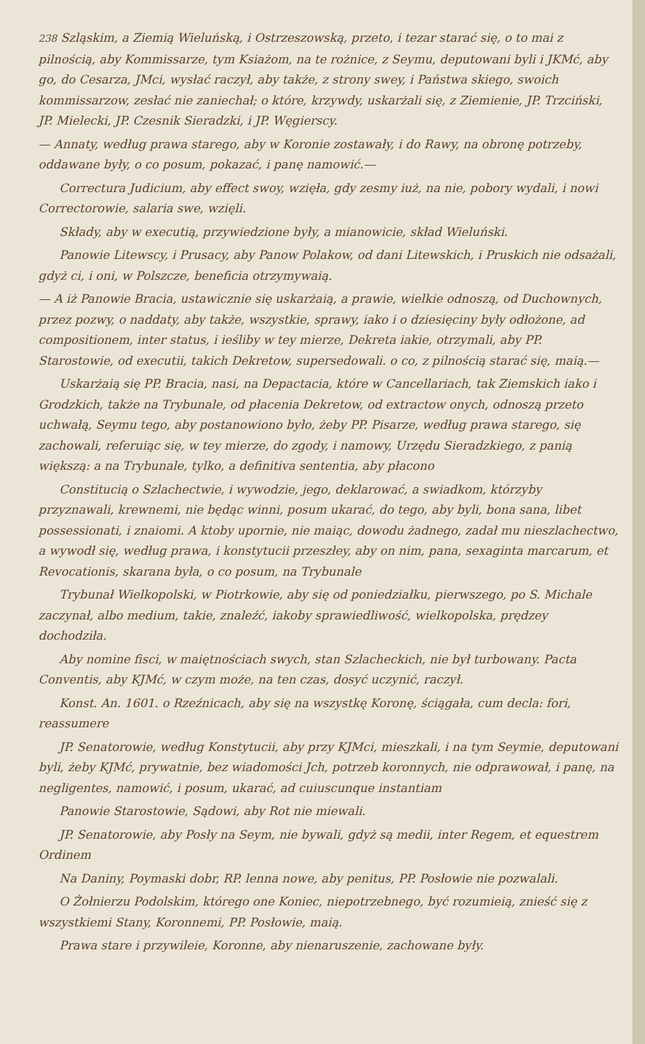238 Szląskim, a Ziemią Wieluńską, i Ostrzeszowską, przeto, i tezar starać się, o to mai z pilnością, aby Kommissarze, tym Ksiażom, na te rożnice, z Seymu, deputowani byli i JKMć, aby go, do Cesarza, JMci, wysłać raczył, aby także, z strony swey, i Państwa skiego, swoich kommissarzow, zesłać nie zaniechał; o które, krzywdy, uskarżali się, z Ziemienie, JP. Trzciński, JP. Mielecki, JP. Czesnik Sieradzki, i JP. Węgierscy.
— Annaty, według prawa starego, aby w Koronie zostawały, i do Rawy, na obronę potrzeby, oddawane były, o co posum, pokazać, i panę namowić.—
Correctura Judicium, aby effect swoy, wzięła, gdy zesmy iuż, na nie, pobory wydali, i nowi Correctorowie, salaria swe, wzięli.
Składy, aby w executią, przywiedzione były, a mianowicie, skład Wieluński.
Panowie Litewscy, i Prusacy, aby Panow Polakow, od dani Litewskich, i Pruskich nie odsażali, gdyż ci, i oni, w Polszcze, beneficia otrzymywaią.
— A iż Panowie Bracia, ustawicznie się uskarżaią, a prawie, wielkie odnoszą, od Duchownych, przez pozwy, o naddaty, aby także, wszystkie, sprawy, iako i o dziesięciny były odłożone, ad compositionem, inter status, i ieśliby w tey mierze, Dekreta iakie, otrzymali, aby PP. Starostowie, od executii, takich Dekretow, supersedowali. o co, z pilnością starać się, maią.—
Uskarżaią się PP. Bracia, nasi, na Depactacia, które w Cancellariach, tak Ziemskich iako i Grodzkich, także na Trybunale, od płacenia Dekretow, od extractow onych, odnoszą przeto uchwałą, Seymu tego, aby postanowiono było, żeby PP. Pisarze, według prawa starego, się zachowali, referuiąc się, w tey mierze, do zgody, i namowy, Urzędu Sieradzkiego, z panią większą: a na Trybunale, tylko, a definitiva sententia, aby płacono
Constitucią o Szlachectwie, i wywodzie, jego, deklarować, a swiadkom, którzyby przyznawali, krewnemi, nie będąc winni, posum ukarać, do tego, aby byli, bona sana, libet possessionati, i znaiomi. A ktoby upornie, nie maiąc, dowodu żadnego, zadał mu nieszlachectwo, a wywodł się, według prawa, i konstytucii przeszłey, aby on nim, pana, sexaginta marcarum, et Revocationis, skarana była, o co posum, na Trybunale
Trybunał Wielkopolski, w Piotrkowie, aby się od poniedziałku, pierwszego, po S. Michale zaczynał, albo medium, takie, znaleźć, iakoby sprawiedliwość, wielkopolska, prędzey dochodziła.
Aby nomine fisci, w maiętnościach swych, stan Szlacheckich, nie był turbowany. Pacta Conventis, aby KJMć, w czym może, na ten czas, dosyć uczynić, raczył.
Konst. An. 1601. o Rzeźnicach, aby się na wszystkę Koronę, ściągała, cum decla: fori, reassumere
JP. Senatorowie, według Konstytucii, aby przy KJMci, mieszkali, i na tym Seymie, deputowani byli, żeby KJMć, prywatnie, bez wiadomości Jch, potrzeb koronnych, nie odprawował, i panę, na negligentes, namowić, i posum, ukarać, ad cuiuscunque instantiam
Panowie Starostowie, Sądowi, aby Rot nie miewali.
JP. Senatorowie, aby Posły na Seym, nie bywali, gdyż są medii, inter Regem, et equestrem Ordinem
Na Daniny, Poymaski dobr, RP. lenna nowe, aby penitus, PP. Posłowie nie pozwalali.
O Żołnierzu Podolskim, którego one Koniec, niepotrzebnego, być rozumieią, znieść się z wszystkiemi Stany, Koronnemi, PP. Posłowie, maią.
Prawa stare i przywileie, Koronne, aby nienaruszenie, zachowane były.